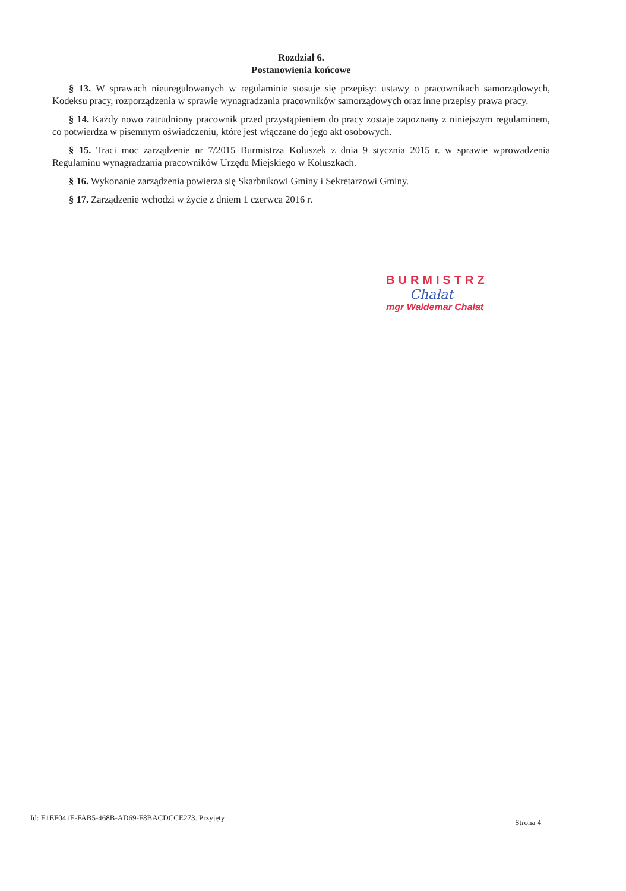Rozdział 6.
Postanowienia końcowe
§ 13. W sprawach nieuregulowanych w regulaminie stosuje się przepisy: ustawy o pracownikach samorządowych, Kodeksu pracy, rozporządzenia w sprawie wynagradzania pracowników samorządowych oraz inne przepisy prawa pracy.
§ 14. Każdy nowo zatrudniony pracownik przed przystąpieniem do pracy zostaje zapoznany z niniejszym regulaminem, co potwierdza w pisemnym oświadczeniu, które jest włączane do jego akt osobowych.
§ 15. Traci moc zarządzenie nr 7/2015 Burmistrza Koluszek z dnia 9 stycznia 2015 r. w sprawie wprowadzenia Regulaminu wynagradzania pracowników Urzędu Miejskiego w Koluszkach.
§ 16. Wykonanie zarządzenia powierza się Skarbnikowi Gminy i Sekretarzowi Gminy.
§ 17. Zarządzenie wchodzi w życie z dniem 1 czerwca 2016 r.
BURMISTRZ
Chałat
mgr Waldemar Chałat
Id: E1EF041E-FAB5-468B-AD69-F8BACDCCE273. Przyjęty Strona 4